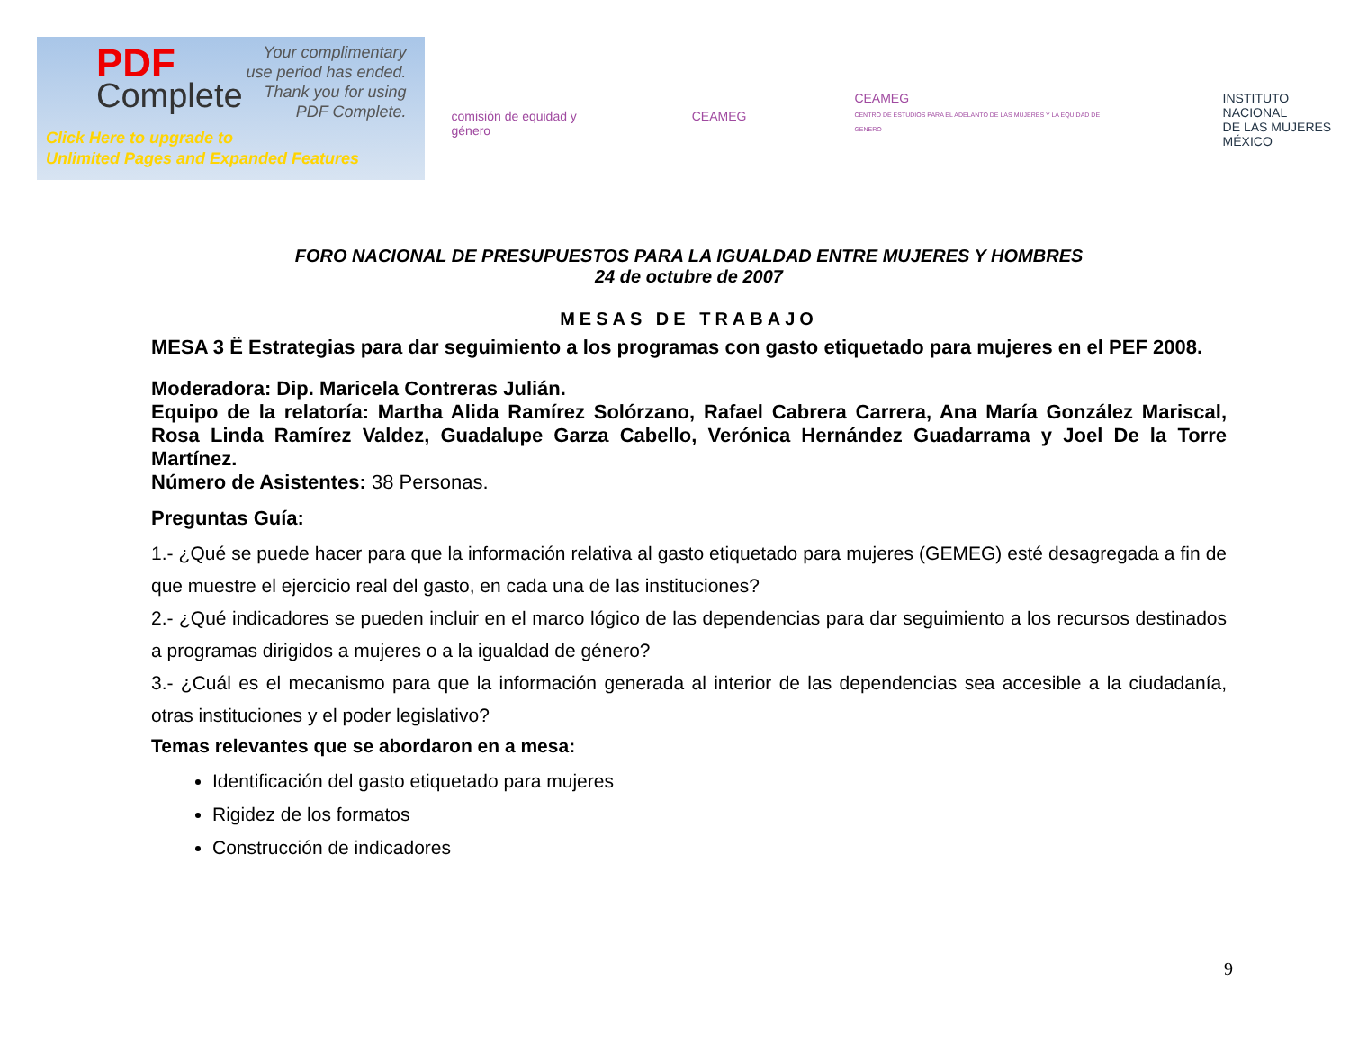PDF
Complete
Your complimentary
use period has ended.
Thank you for using
PDF Complete.
Click Here to upgrade to
Unlimited Pages and Expanded Features
comisión de equidad y género CEAMEG
CEAMEG
CENTRO DE ESTUDIOS PARA EL ADELANTO DE LAS MUJERES Y LA EQUIDAD DE GENERO
INSTITUTO NACIONAL
DE LAS MUJERES
MÉXICO
FORO NACIONAL DE PRESUPUESTOS PARA LA IGUALDAD ENTRE MUJERES Y HOMBRES
24 de octubre de 2007
MESAS DE TRABAJO
MESA 3 Ë Estrategias para dar seguimiento a los programas con gasto etiquetado para mujeres en el PEF 2008.
Moderadora: Dip. Maricela Contreras Julián.
Equipo de la relatoría: Martha Alida Ramírez Solórzano, Rafael Cabrera Carrera, Ana María González Mariscal, Rosa Linda Ramírez Valdez, Guadalupe Garza Cabello, Verónica Hernández Guadarrama y Joel De la Torre Martínez.
Número de Asistentes: 38 Personas.
Preguntas Guía:
1.- ¿Qué se puede hacer para que la información relativa al gasto etiquetado para mujeres (GEMEG) esté desagregada a fin de que muestre el ejercicio real del gasto, en cada una de las instituciones?
2.- ¿Qué indicadores se pueden incluir en el marco lógico de las dependencias para dar seguimiento a los recursos destinados a programas dirigidos a mujeres o a la igualdad de género?
3.- ¿Cuál es el mecanismo para que la información generada al interior de las dependencias sea accesible a la ciudadanía, otras instituciones y el poder legislativo?
Temas relevantes que se abordaron en a mesa:
Identificación del gasto etiquetado para mujeres
Rigidez de los formatos
Construcción de indicadores
9